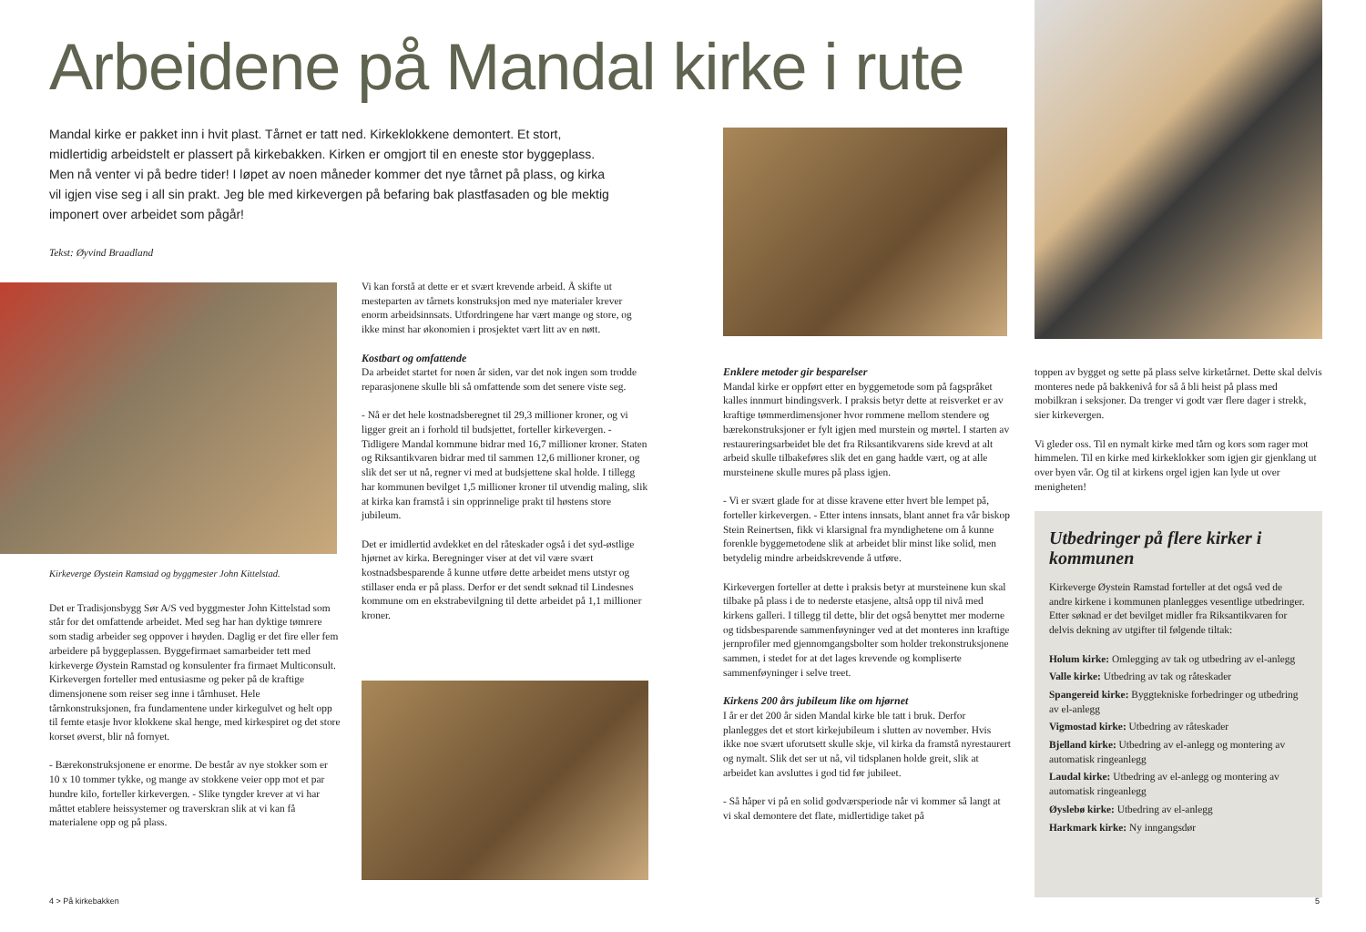Arbeidene på Mandal kirke i rute
Mandal kirke er pakket inn i hvit plast. Tårnet er tatt ned. Kirkeklokkene demontert. Et stort, midlertidig arbeidstelt er plassert på kirkebakken. Kirken er omgjort til en eneste stor byggeplass. Men nå venter vi på bedre tider! I løpet av noen måneder kommer det nye tårnet på plass, og kirka vil igjen vise seg i all sin prakt. Jeg ble med kirkevergen på befaring bak plastfasaden og ble mektig imponert over arbeidet som pågår!
Tekst: Øyvind Braadland
Kirkeverge Øystein Ramstad og byggmester John Kittelstad.
Det er Tradisjonsbygg Sør A/S ved byggmester John Kittelstad som står for det omfattende arbeidet. Med seg har han dyktige tømrere som stadig arbeider seg oppover i høyden. Daglig er det fire eller fem arbeidere på byggeplassen. Byggefirmaet samarbeider tett med kirkeverge Øystein Ramstad og konsulenter fra firmaet Multiconsult. Kirkevergen forteller med entusiasme og peker på de kraftige dimensjonene som reiser seg inne i tårnhuset. Hele tårnkonstruksjonen, fra fundamentene under kirkegulvet og helt opp til femte etasje hvor klokkene skal henge, med kirkespiret og det store korset øverst, blir nå fornyet.
- Bærekonstruksjonene er enorme. De består av nye stokker som er 10 x 10 tommer tykke, og mange av stokkene veier opp mot et par hundre kilo, forteller kirkevergen. - Slike tyngder krever at vi har måttet etablere heissystemer og traverskran slik at vi kan få materialene opp og på plass.
Vi kan forstå at dette er et svært krevende arbeid. Å skifte ut mesteparten av tårnets konstruksjon med nye materialer krever enorm arbeidsinnsats. Utfordringene har vært mange og store, og ikke minst har økonomien i prosjektet vært litt av en nøtt.
Kostbart og omfattende
Da arbeidet startet for noen år siden, var det nok ingen som trodde reparasjonene skulle bli så omfattende som det senere viste seg.
- Nå er det hele kostnadsberegnet til 29,3 millioner kroner, og vi ligger greit an i forhold til budsjettet, forteller kirkevergen. - Tidligere Mandal kommune bidrar med 16,7 millioner kroner. Staten og Riksantikvaren bidrar med til sammen 12,6 millioner kroner, og slik det ser ut nå, regner vi med at budsjettene skal holde. I tillegg har kommunen bevilget 1,5 millioner kroner til utvendig maling, slik at kirka kan framstå i sin opprinnelige prakt til høstens store jubileum.
Det er imidlertid avdekket en del råteskader også i det syd-østlige hjørnet av kirka. Beregninger viser at det vil være svært kostnadsbesparende å kunne utføre dette arbeidet mens utstyr og stillaser enda er på plass. Derfor er det sendt søknad til Lindesnes kommune om en ekstrabevilgning til dette arbeidet på 1,1 millioner kroner.
Enklere metoder gir besparelser
Mandal kirke er oppført etter en byggemetode som på fagspråket kalles innmurt bindingsverk. I praksis betyr dette at reisverket er av kraftige tømmerdimensjoner hvor rommene mellom stendere og bærekonstruksjoner er fylt igjen med murstein og mørtel. I starten av restaureringsarbeidet ble det fra Riksantikvarens side krevd at alt arbeid skulle tilbakeføres slik det en gang hadde vært, og at alle mursteinene skulle mures på plass igjen.
- Vi er svært glade for at disse kravene etter hvert ble lempet på, forteller kirkevergen. - Etter intens innsats, blant annet fra vår biskop Stein Reinertsen, fikk vi klarsignal fra myndighetene om å kunne forenkle byggemetodene slik at arbeidet blir minst like solid, men betydelig mindre arbeidskrevende å utføre.
Kirkevergen forteller at dette i praksis betyr at mursteinene kun skal tilbake på plass i de to nederste etasjene, altså opp til nivå med kirkens galleri. I tillegg til dette, blir det også benyttet mer moderne og tidsbesparende sammenføyninger ved at det monteres inn kraftige jernprofiler med gjennomgangsbolter som holder trekonstruksjonene sammen, i stedet for at det lages krevende og kompliserte sammenføyninger i selve treet.
Kirkens 200 års jubileum like om hjørnet
I år er det 200 år siden Mandal kirke ble tatt i bruk. Derfor planlegges det et stort kirkejubileum i slutten av november. Hvis ikke noe svært uforutsett skulle skje, vil kirka da framstå nyrestaurert og nymalt. Slik det ser ut nå, vil tidsplanen holde greit, slik at arbeidet kan avsluttes i god tid før jubileet.
- Så håper vi på en solid godværsperiode når vi kommer så langt at vi skal demontere det flate, midlertidige taket på
toppen av bygget og sette på plass selve kirketårnet. Dette skal delvis monteres nede på bakkenivå for så å bli heist på plass med mobilkran i seksjoner. Da trenger vi godt vær flere dager i strekk, sier kirkevergen.
Vi gleder oss. Til en nymalt kirke med tårn og kors som rager mot himmelen. Til en kirke med kirkeklokker som igjen gir gjenklang ut over byen vår. Og til at kirkens orgel igjen kan lyde ut over menigheten!
Utbedringer på flere kirker i kommunen
Kirkeverge Øystein Ramstad forteller at det også ved de andre kirkene i kommunen planlegges vesentlige utbedringer. Etter søknad er det bevilget midler fra Riksantikvaren for delvis dekning av utgifter til følgende tiltak:
Holum kirke: Omlegging av tak og utbedring av el-anlegg
Valle kirke: Utbedring av tak og råteskader
Spangereid kirke: Byggtekniske forbedringer og utbedring av el-anlegg
Vigmostad kirke: Utbedring av råteskader
Bjelland kirke: Utbedring av el-anlegg og montering av automatisk ringeanlegg
Laudal kirke: Utbedring av el-anlegg og montering av automatisk ringeanlegg
Øyslebø kirke: Utbedring av el-anlegg
Harkmark kirke: Ny inngangsdør
4 > På kirkebakken 5